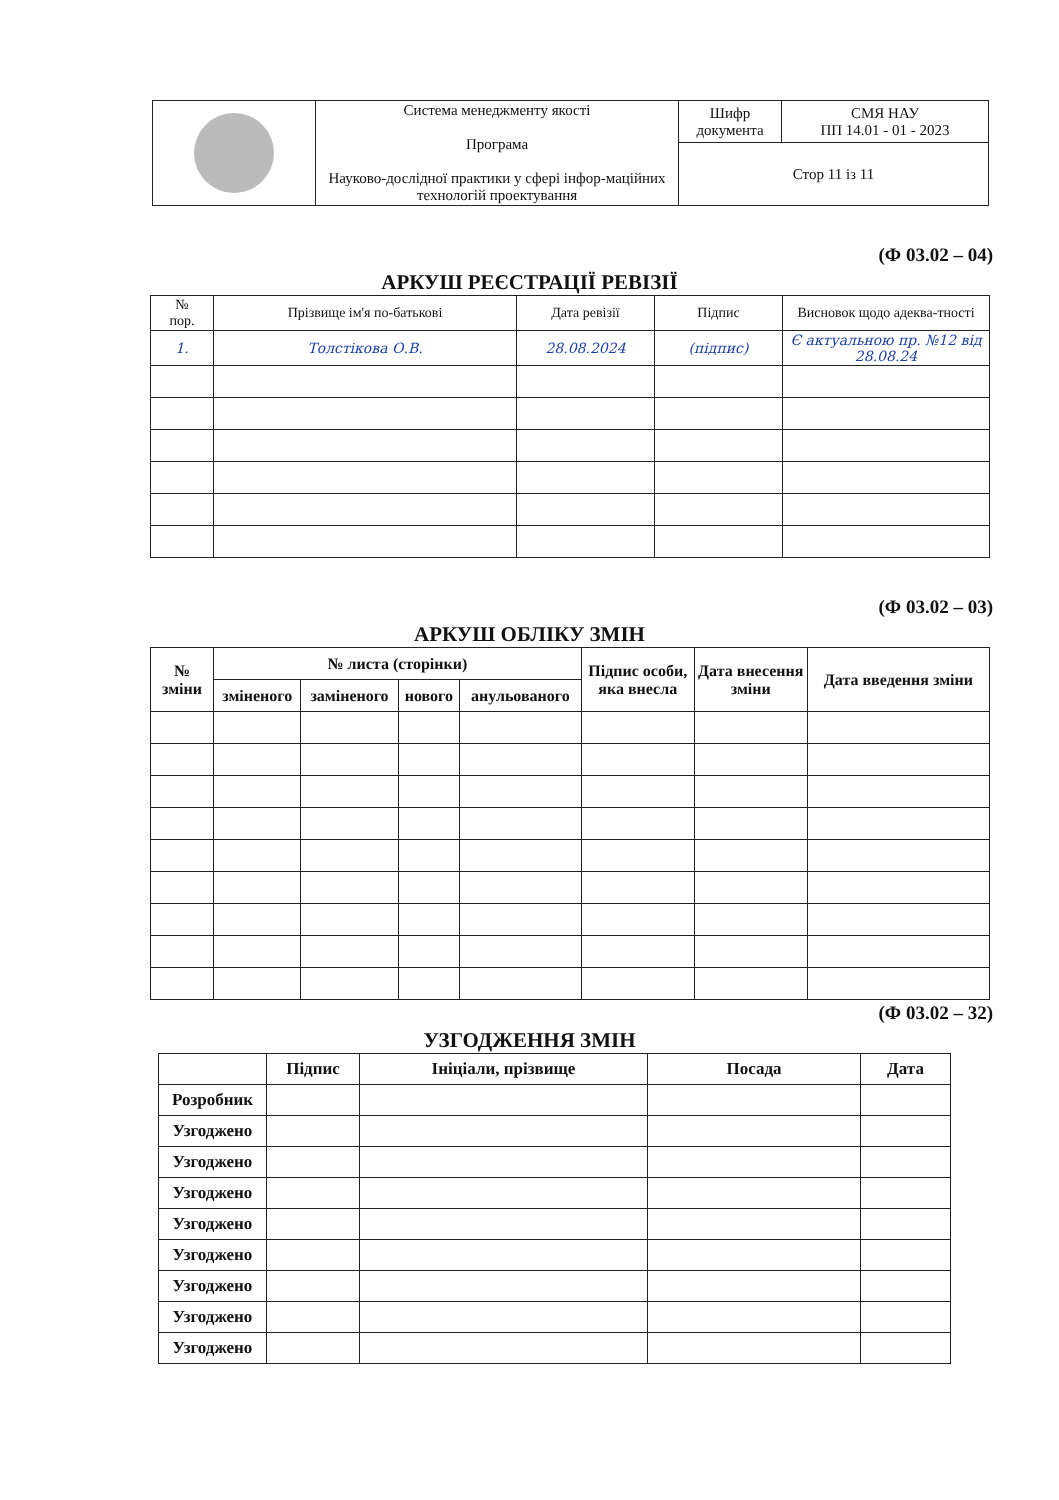| | Система менеджменту якості Програма Науково-дослідної практики у сфері інфор-маційних технологій проектування | Шифр документа | СМЯ НАУ ПП 14.01 - 01 - 2023 |
| | | Стор 11 із 11 | |
(Ф 03.02 – 04)
АРКУШ РЕЄСТРАЦІЇ РЕВІЗІЇ
| № пор. | Прізвище ім'я по-батькові | Дата ревізії | Підпис | Висновок щодо адеква-тності |
| --- | --- | --- | --- | --- |
| 1. | Толстікова О.В. | 28.08.2024 | (підпис) | Є актуальною пр. №12 від 28.08.24 |
(Ф 03.02 – 03)
АРКУШ ОБЛІКУ ЗМІН
| № зміни | № листа (сторінки) | | | | Підпис особи, яка внесла | Дата внесення зміни | Дата введення зміни |
| --- | --- | --- | --- | --- | --- | --- | --- |
| | зміненого | заміненого | нового | анульованого | | | |
(Ф 03.02 – 32)
УЗГОДЖЕННЯ ЗМІН
| | Підпис | Ініціали, прізвище | Посада | Дата |
| --- | --- | --- | --- | --- |
| Розробник | | | | |
| Узгоджено | | | | |
| Узгоджено | | | | |
| Узгоджено | | | | |
| Узгоджено | | | | |
| Узгоджено | | | | |
| Узгоджено | | | | |
| Узгоджено | | | | |
| Узгоджено | | | | |